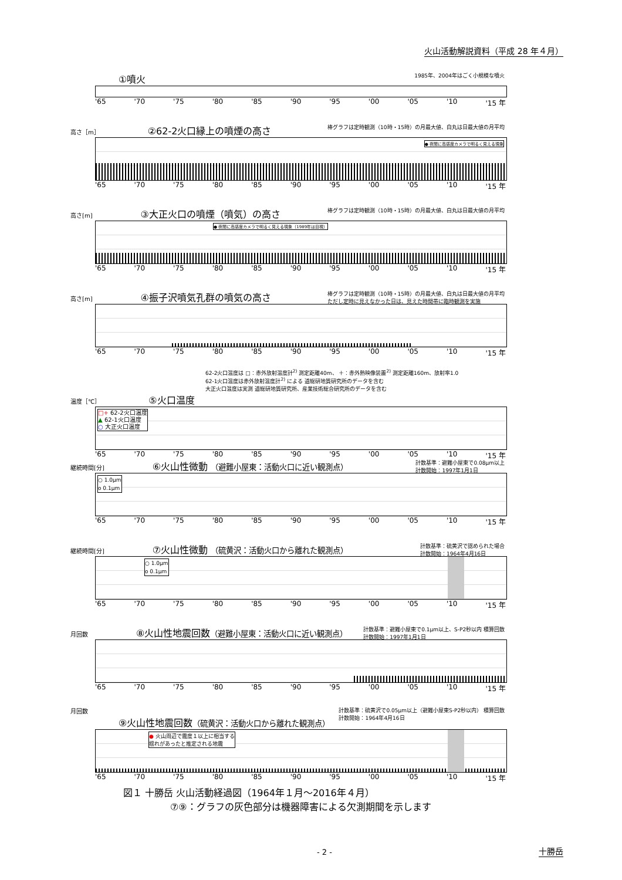火山活動解説資料（平成 28 年４月）
①噴火 1985年、2004年はごく小規模な噴火
'65 '70 '75 '80 '85 '90 '95 '00 '05 '10 '15 年
高さ［m］ ②62-2火口縁上の噴煙の高さ 棒グラフは定時観測（10時・15時）の月最大値、白丸は日最大値の月平均
● 夜間に高感度カメラで明るく見える現象
'65 '70 '75 '80 '85 '90 '95 '00 '05 '10 '15 年
高さ[m] ③大正火口の噴煙（噴気）の高さ 棒グラフは定時観測（10時・15時）の月最大値、白丸は日最大値の月平均
● 夜間に高感度カメラで明るく見える現象（1989年は目視）
'65 '70 '75 '80 '85 '90 '95 '00 '05 '10 '15 年
高さ[m] ④振子沢噴気孔群の噴気の高さ 棒グラフは定時観測（10時・15時）の月最大値、白丸は日最大値の月平均
ただし定時に見えなかった日は、見えた時間帯に臨時観測を実施
'65 '70 '75 '80 '85 '90 '95 '00 '05 '10 '15 年
62-2火口温度は □：赤外放射温度計<sup>2)</sup> 測定距離40m、 ＋：赤外熱映像装置<sup>2)</sup> 測定距離160m、放射率1.0
62-1火口温度は赤外放射温度計<sup>2)</sup> による 道総研地質研究所のデータを含む
大正火口温度は実測 道総研地質研究所、産業技術総合研究所のデータを含む
温度［℃］ ⑤火口温度
□+ 62-2火口温度
▲ 62-1火口温度
○ 大正火口温度
'65 '70 '75 '80 '85 '90 '95 '00 '05 '10 '15 年
計数基準：避難小屋東で0.08μm以上
計数開始：1997年1月1日 継続時間[分] ⑥火山性微動 （避難小屋東：活動火口に近い観測点）
○ 1.0μm
o 0.1μm
'65 '70 '75 '80 '85 '90 '95 '00 '05 '10 '15 年
計数基準：硫黄沢で認められた場合
計数開始：1964年4月16日 継続時間[分] ⑦火山性微動 （硫黄沢：活動火口から離れた観測点）
○ 1.0μm
o 0.1μm
'65 '70 '75 '80 '85 '90 '95 '00 '05 '10 '15 年
計数基準：避難小屋東で0.1μm以上、S-P2秒以内 積算回数
計数開始：1997年1月1日 月回数 ⑧火山性地震回数（避難小屋東：活動火口に近い観測点）
'65 '70 '75 '80 '85 '90 '95 '00 '05 '10 '15 年
計数基準：硫黄沢で0.05μm以上（避難小屋東S-P2秒以内） 積算回数
計数開始：1964年4月16日 月回数 ⑨火山性地震回数（硫黄沢：活動火口から離れた観測点）
● 火山周辺で震度１以上に相当する
揺れがあったと推定される地震
'65 '70 '75 '80 '85 '90 '95 '00 '05 '10 '15 年
図１ 十勝岳 火山活動経過図（1964年１月～2016年４月）
     ⑦⑨：グラフの灰色部分は機器障害による欠測期間を示します
- 2 - 十勝岳